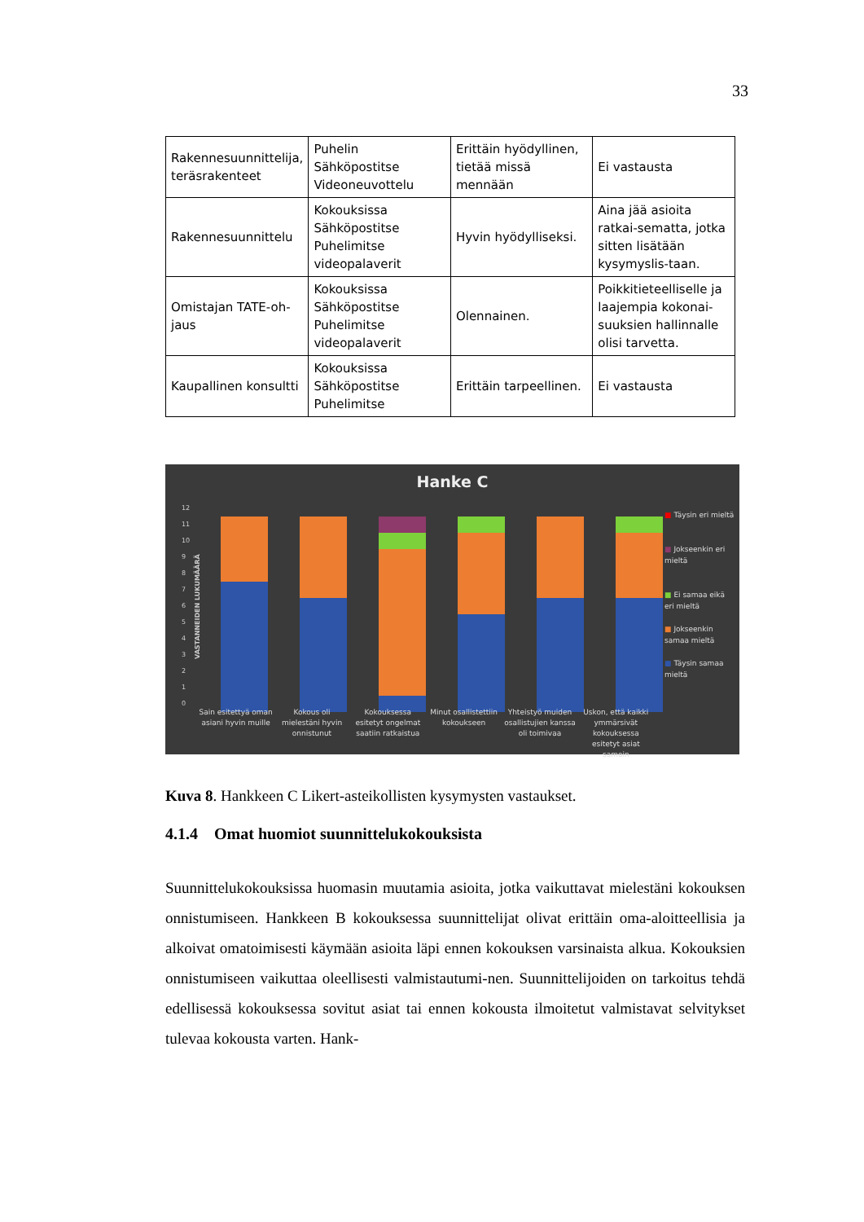33
| Rakennesuunnittelija, teräsrakenteet | Puhelin Sähköpostitse Videoneuvottelu | Erittäin hyödyllinen, tietää missä mennään | Ei vastausta |
| Rakennesuunnittelu | Kokouksissa Sähköpostitse Puhelimitse videopalaverit | Hyvin hyödylliseksi. | Aina jää asioita ratkai-sematta, jotka sitten lisätään kysymyslis-taan. |
| Omistajan TATE-oh-jaus | Kokouksissa Sähköpostitse Puhelimitse videopalaverit | Olennainen. | Poikkitieteelliselle ja laajempia kokonai-suuksien hallinnalle olisi tarvetta. |
| Kaupallinen konsultti | Kokouksissa Sähköpostitse Puhelimitse | Erittäin tarpeellinen. | Ei vastausta |
Hanke C
VASTANNEIDEN LUKUMÄÄRÄ
12
11
10
9
8
7
6
5
4
3
2
1
0
■ Täysin eri mieltä
■ Jokseenkin eri mieltä
■ Ei samaa eikä eri mieltä
■ Jokseenkin samaa mieltä
■ Täysin samaa mieltä
Sain esitettyä oman asiani hyvin muille
Kokous oli mielestäni hyvin onnistunut
Kokouksessa esitetyt ongelmat saatiin ratkaistua
Minut osallistettiin kokoukseen
Yhteistyö muiden osallistujien kanssa oli toimivaa
Uskon, että kaikki ymmärsivät kokouksessa esitetyt asiat samoin
Kuva 8. Hankkeen C Likert-asteikollisten kysymysten vastaukset.
4.1.4 Omat huomiot suunnittelukokouksista
Suunnittelukokouksissa huomasin muutamia asioita, jotka vaikuttavat mielestäni kokouksen onnistumiseen. Hankkeen B kokouksessa suunnittelijat olivat erittäin oma-aloitteellisia ja alkoivat omatoimisesti käymään asioita läpi ennen kokouksen varsinaista alkua. Kokouksien onnistumiseen vaikuttaa oleellisesti valmistautumi-nen. Suunnittelijoiden on tarkoitus tehdä edellisessä kokouksessa sovitut asiat tai ennen kokousta ilmoitetut valmistavat selvitykset tulevaa kokousta varten. Hank-